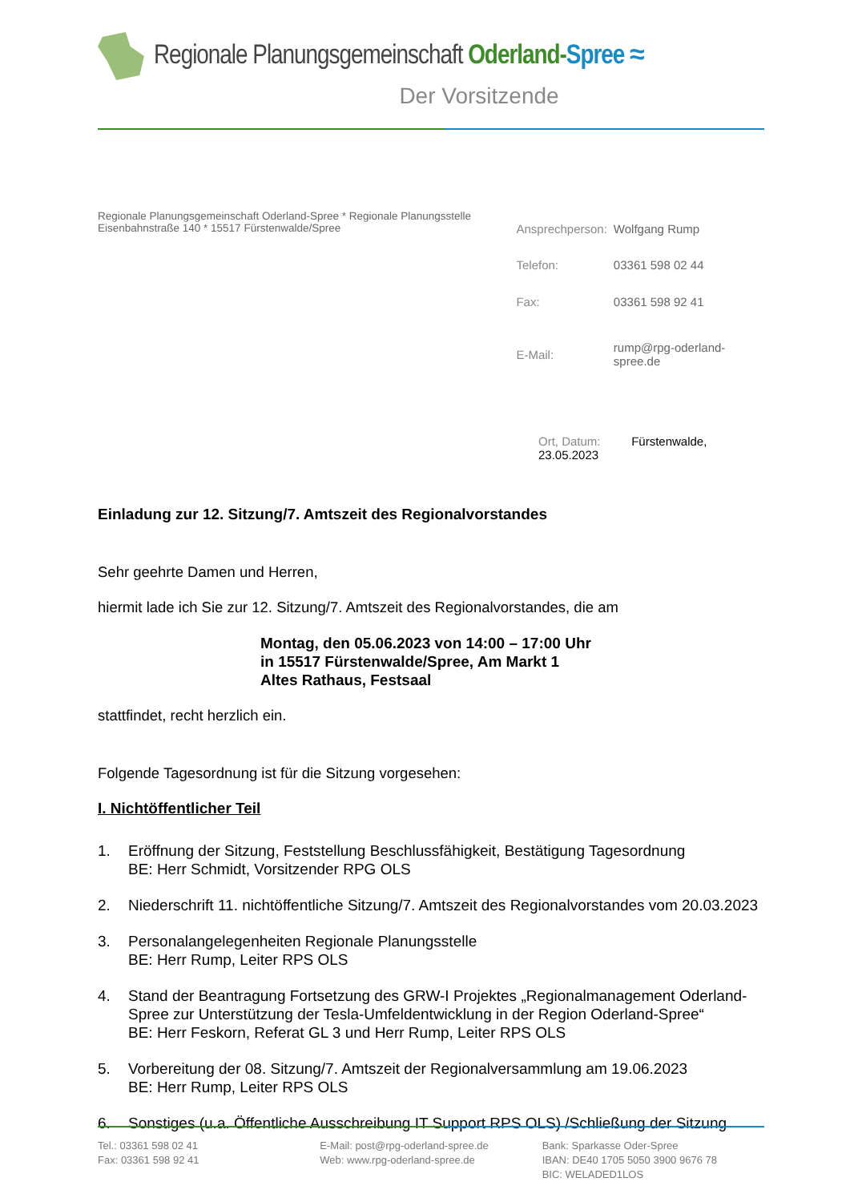Regionale Planungsgemeinschaft Oderland-Spree ≈
Der Vorsitzende
Regionale Planungsgemeinschaft Oderland-Spree * Regionale Planungsstelle
Eisenbahnstraße 140 * 15517 Fürstenwalde/Spree
| Ansprechperson: | Wolfgang Rump |
| Telefon: | 03361 598 02 44 |
| Fax: | 03361 598 92 41 |
| E-Mail: | rump@rpg-oderland-spree.de |
Ort, Datum: Fürstenwalde, 23.05.2023
Einladung zur 12. Sitzung/7. Amtszeit des Regionalvorstandes
Sehr geehrte Damen und Herren,
hiermit lade ich Sie zur 12. Sitzung/7. Amtszeit des Regionalvorstandes, die am
Montag, den 05.06.2023 von 14:00 – 17:00 Uhr
in 15517 Fürstenwalde/Spree, Am Markt 1
Altes Rathaus, Festsaal
stattfindet, recht herzlich ein.
Folgende Tagesordnung ist für die Sitzung vorgesehen:
I. Nichtöffentlicher Teil
1. Eröffnung der Sitzung, Feststellung Beschlussfähigkeit, Bestätigung Tagesordnung
BE: Herr Schmidt, Vorsitzender RPG OLS
2. Niederschrift 11. nichtöffentliche Sitzung/7. Amtszeit des Regionalvorstandes vom 20.03.2023
3. Personalangelegenheiten Regionale Planungsstelle
BE: Herr Rump, Leiter RPS OLS
4. Stand der Beantragung Fortsetzung des GRW-I Projektes „Regionalmanagement Oderland-Spree zur Unterstützung der Tesla-Umfeldentwicklung in der Region Oderland-Spree“
BE: Herr Feskorn, Referat GL 3 und Herr Rump, Leiter RPS OLS
5. Vorbereitung der 08. Sitzung/7. Amtszeit der Regionalversammlung am 19.06.2023
BE: Herr Rump, Leiter RPS OLS
6. Sonstiges (u.a. Öffentliche Ausschreibung IT Support RPS OLS) /Schließung der Sitzung
Tel.: 03361 598 02 41
Fax: 03361 598 92 41
E-Mail: post@rpg-oderland-spree.de
Web: www.rpg-oderland-spree.de
Bank: Sparkasse Oder-Spree
IBAN: DE40 1705 5050 3900 9676 78
BIC: WELADED1LOS